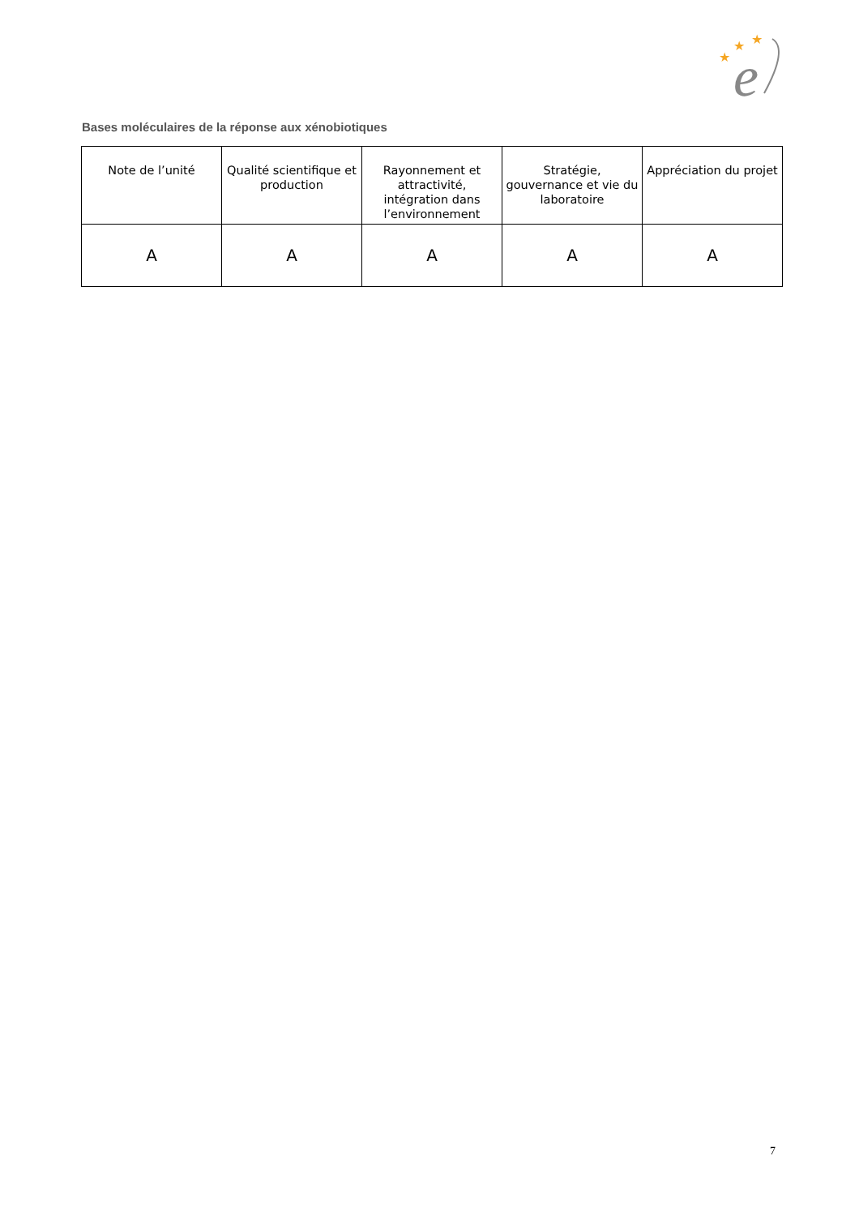★
★
★
e
Bases moléculaires de la réponse aux xénobiotiques
| Note de l’unité | Qualité scientifique et production | Rayonnement et attractivité, intégration dans l’environnement | Stratégie, gouvernance et vie du laboratoire | Appréciation du projet |
| --- | --- | --- | --- | --- |
| A | A | A | A | A |
7